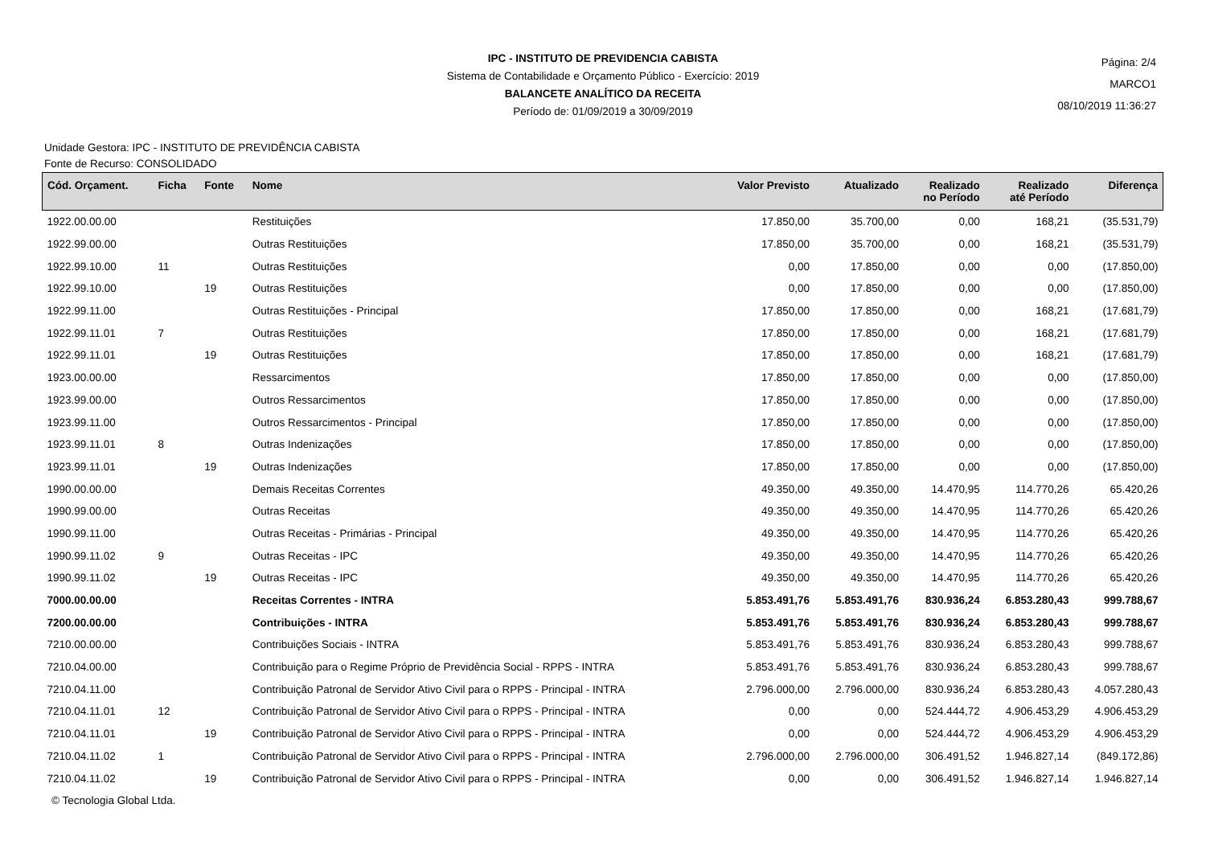Página: 2/4
MARCO1
08/10/2019 11:36:27
IPC - INSTITUTO DE PREVIDENCIA CABISTA
Sistema de Contabilidade e Orçamento Público - Exercício: 2019
BALANCETE ANALÍTICO DA RECEITA
Período de: 01/09/2019 a 30/09/2019
Unidade Gestora: IPC - INSTITUTO DE PREVIDÊNCIA CABISTA
Fonte de Recurso: CONSOLIDADO
| Cód. Orçament. | Ficha | Fonte | Nome | Valor Previsto | Atualizado | Realizado no Período | Realizado até Período | Diferença |
| --- | --- | --- | --- | --- | --- | --- | --- | --- |
| 1922.00.00.00 | | | Restituições | 17.850,00 | 35.700,00 | 0,00 | 168,21 | (35.531,79) |
| 1922.99.00.00 | | | Outras Restituições | 17.850,00 | 35.700,00 | 0,00 | 168,21 | (35.531,79) |
| 1922.99.10.00 | 11 | | Outras Restituições | 0,00 | 17.850,00 | 0,00 | 0,00 | (17.850,00) |
| 1922.99.10.00 | | 19 | Outras Restituições | 0,00 | 17.850,00 | 0,00 | 0,00 | (17.850,00) |
| 1922.99.11.00 | | | Outras Restituições - Principal | 17.850,00 | 17.850,00 | 0,00 | 168,21 | (17.681,79) |
| 1922.99.11.01 | 7 | | Outras Restituições | 17.850,00 | 17.850,00 | 0,00 | 168,21 | (17.681,79) |
| 1922.99.11.01 | | 19 | Outras Restituições | 17.850,00 | 17.850,00 | 0,00 | 168,21 | (17.681,79) |
| 1923.00.00.00 | | | Ressarcimentos | 17.850,00 | 17.850,00 | 0,00 | 0,00 | (17.850,00) |
| 1923.99.00.00 | | | Outros Ressarcimentos | 17.850,00 | 17.850,00 | 0,00 | 0,00 | (17.850,00) |
| 1923.99.11.00 | | | Outros Ressarcimentos - Principal | 17.850,00 | 17.850,00 | 0,00 | 0,00 | (17.850,00) |
| 1923.99.11.01 | 8 | | Outras Indenizações | 17.850,00 | 17.850,00 | 0,00 | 0,00 | (17.850,00) |
| 1923.99.11.01 | | 19 | Outras Indenizações | 17.850,00 | 17.850,00 | 0,00 | 0,00 | (17.850,00) |
| 1990.00.00.00 | | | Demais Receitas Correntes | 49.350,00 | 49.350,00 | 14.470,95 | 114.770,26 | 65.420,26 |
| 1990.99.00.00 | | | Outras Receitas | 49.350,00 | 49.350,00 | 14.470,95 | 114.770,26 | 65.420,26 |
| 1990.99.11.00 | | | Outras Receitas - Primárias - Principal | 49.350,00 | 49.350,00 | 14.470,95 | 114.770,26 | 65.420,26 |
| 1990.99.11.02 | 9 | | Outras Receitas - IPC | 49.350,00 | 49.350,00 | 14.470,95 | 114.770,26 | 65.420,26 |
| 1990.99.11.02 | | 19 | Outras Receitas - IPC | 49.350,00 | 49.350,00 | 14.470,95 | 114.770,26 | 65.420,26 |
| 7000.00.00.00 | | | Receitas Correntes - INTRA | 5.853.491,76 | 5.853.491,76 | 830.936,24 | 6.853.280,43 | 999.788,67 |
| 7200.00.00.00 | | | Contribuições - INTRA | 5.853.491,76 | 5.853.491,76 | 830.936,24 | 6.853.280,43 | 999.788,67 |
| 7210.00.00.00 | | | Contribuições Sociais - INTRA | 5.853.491,76 | 5.853.491,76 | 830.936,24 | 6.853.280,43 | 999.788,67 |
| 7210.04.00.00 | | | Contribuição para o Regime Próprio de Previdência Social - RPPS - INTRA | 5.853.491,76 | 5.853.491,76 | 830.936,24 | 6.853.280,43 | 999.788,67 |
| 7210.04.11.00 | | | Contribuição Patronal de Servidor Ativo Civil para o RPPS - Principal - INTRA | 2.796.000,00 | 2.796.000,00 | 830.936,24 | 6.853.280,43 | 4.057.280,43 |
| 7210.04.11.01 | 12 | | Contribuição Patronal de Servidor Ativo Civil para o RPPS - Principal - INTRA | 0,00 | 0,00 | 524.444,72 | 4.906.453,29 | 4.906.453,29 |
| 7210.04.11.01 | | 19 | Contribuição Patronal de Servidor Ativo Civil para o RPPS - Principal - INTRA | 0,00 | 0,00 | 524.444,72 | 4.906.453,29 | 4.906.453,29 |
| 7210.04.11.02 | 1 | | Contribuição Patronal de Servidor Ativo Civil para o RPPS - Principal - INTRA | 2.796.000,00 | 2.796.000,00 | 306.491,52 | 1.946.827,14 | (849.172,86) |
| 7210.04.11.02 | | 19 | Contribuição Patronal de Servidor Ativo Civil para o RPPS - Principal - INTRA | 0,00 | 0,00 | 306.491,52 | 1.946.827,14 | 1.946.827,14 |
© Tecnologia Global Ltda.